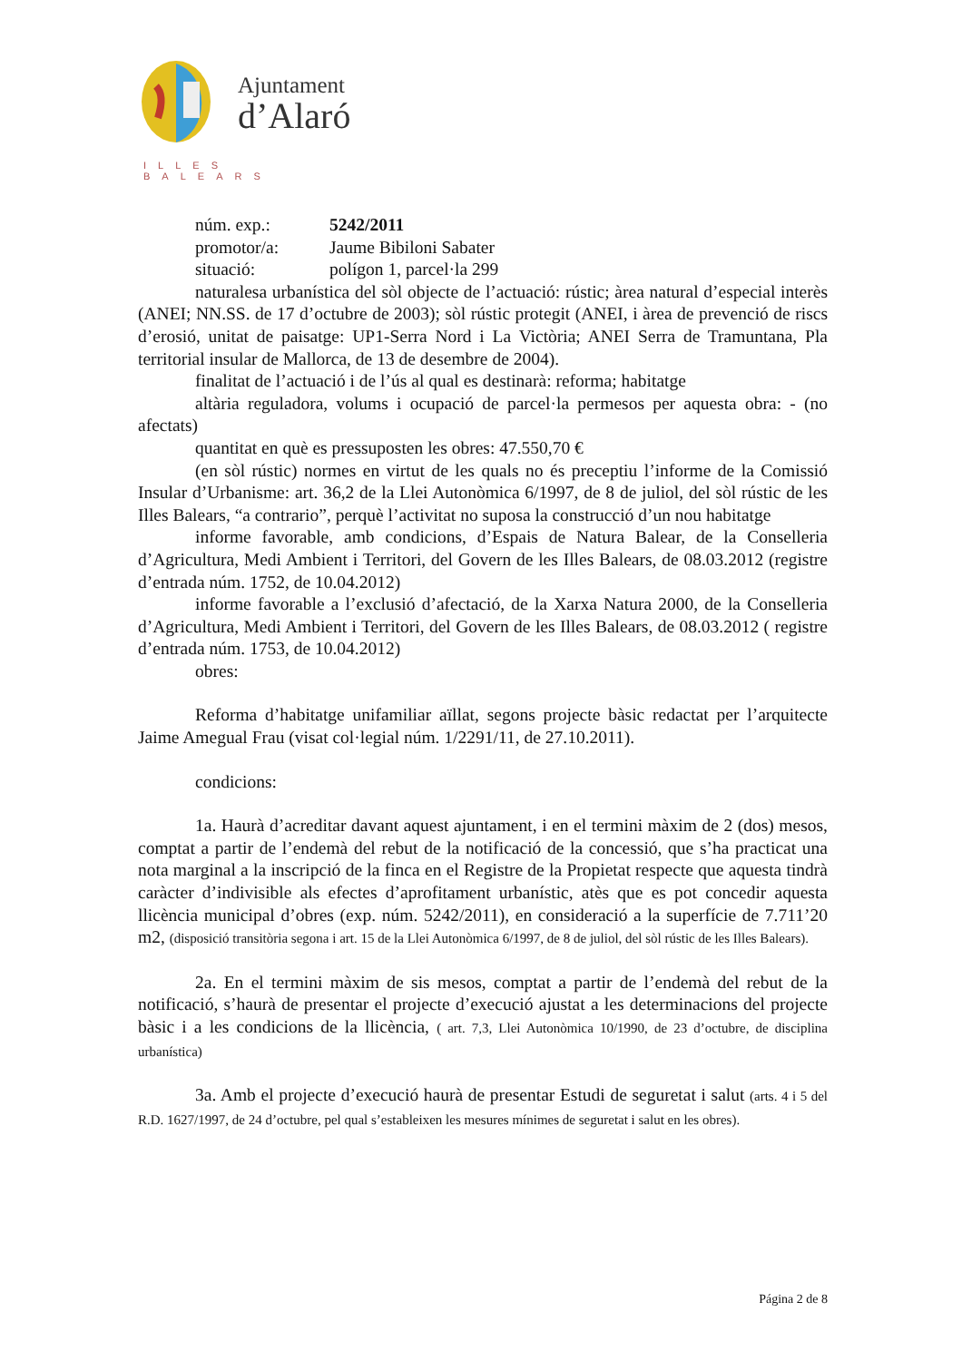Ajuntament
d’Alaró
ILLES BALEARS
núm. exp.: 5242/2011
promotor/a: Jaume Bibiloni Sabater
situació: polígon 1, parcel·la 299
naturalesa urbanística del sòl objecte de l’actuació: rústic; àrea natural d’especial interès (ANEI; NN.SS. de 17 d’octubre de 2003); sòl rústic protegit (ANEI, i àrea de prevenció de riscs d’erosió, unitat de paisatge: UP1-Serra Nord i La Victòria; ANEI Serra de Tramuntana, Pla territorial insular de Mallorca, de 13 de desembre de 2004).
finalitat de l’actuació i de l’ús al qual es destinarà: reforma; habitatge
altària reguladora, volums i ocupació de parcel·la permesos per aquesta obra: - (no afectats)
quantitat en què es pressuposten les obres: 47.550,70 €
(en sòl rústic) normes en virtut de les quals no és preceptiu l’informe de la Comissió Insular d’Urbanisme: art. 36,2 de la Llei Autonòmica 6/1997, de 8 de juliol, del sòl rústic de les Illes Balears, “a contrario”, perquè l’activitat no suposa la construcció d’un nou habitatge
informe favorable, amb condicions, d’Espais de Natura Balear, de la Conselleria d’Agricultura, Medi Ambient i Territori, del Govern de les Illes Balears, de 08.03.2012 (registre d’entrada núm. 1752, de 10.04.2012)
informe favorable a l’exclusió d’afectació, de la Xarxa Natura 2000, de la Conselleria d’Agricultura, Medi Ambient i Territori, del Govern de les Illes Balears, de 08.03.2012 ( registre d’entrada núm. 1753, de 10.04.2012)
obres:
Reforma d’habitatge unifamiliar aïllat, segons projecte bàsic redactat per l’arquitecte Jaime Amegual Frau (visat col·legial núm. 1/2291/11, de 27.10.2011).
condicions:
1a. Haurà d’acreditar davant aquest ajuntament, i en el termini màxim de 2 (dos) mesos, comptat a partir de l’endemà del rebut de la notificació de la concessió, que s’ha practicat una nota marginal a la inscripció de la finca en el Registre de la Propietat respecte que aquesta tindrà caràcter d’indivisible als efectes d’aprofitament urbanístic, atès que es pot concedir aquesta llicència municipal d’obres (exp. núm. 5242/2011), en consideració a la superfície de 7.711’20 m2, (disposició transitòria segona i art. 15 de la Llei Autonòmica 6/1997, de 8 de juliol, del sòl rústic de les Illes Balears).
2a. En el termini màxim de sis mesos, comptat a partir de l’endemà del rebut de la notificació, s’haurà de presentar el projecte d’execució ajustat a les determinacions del projecte bàsic i a les condicions de la llicència, ( art. 7,3, Llei Autonòmica 10/1990, de 23 d’octubre, de disciplina urbanística)
3a. Amb el projecte d’execució haurà de presentar Estudi de seguretat i salut (arts. 4 i 5 del R.D. 1627/1997, de 24 d’octubre, pel qual s’estableixen les mesures mínimes de seguretat i salut en les obres).
Página 2 de 8